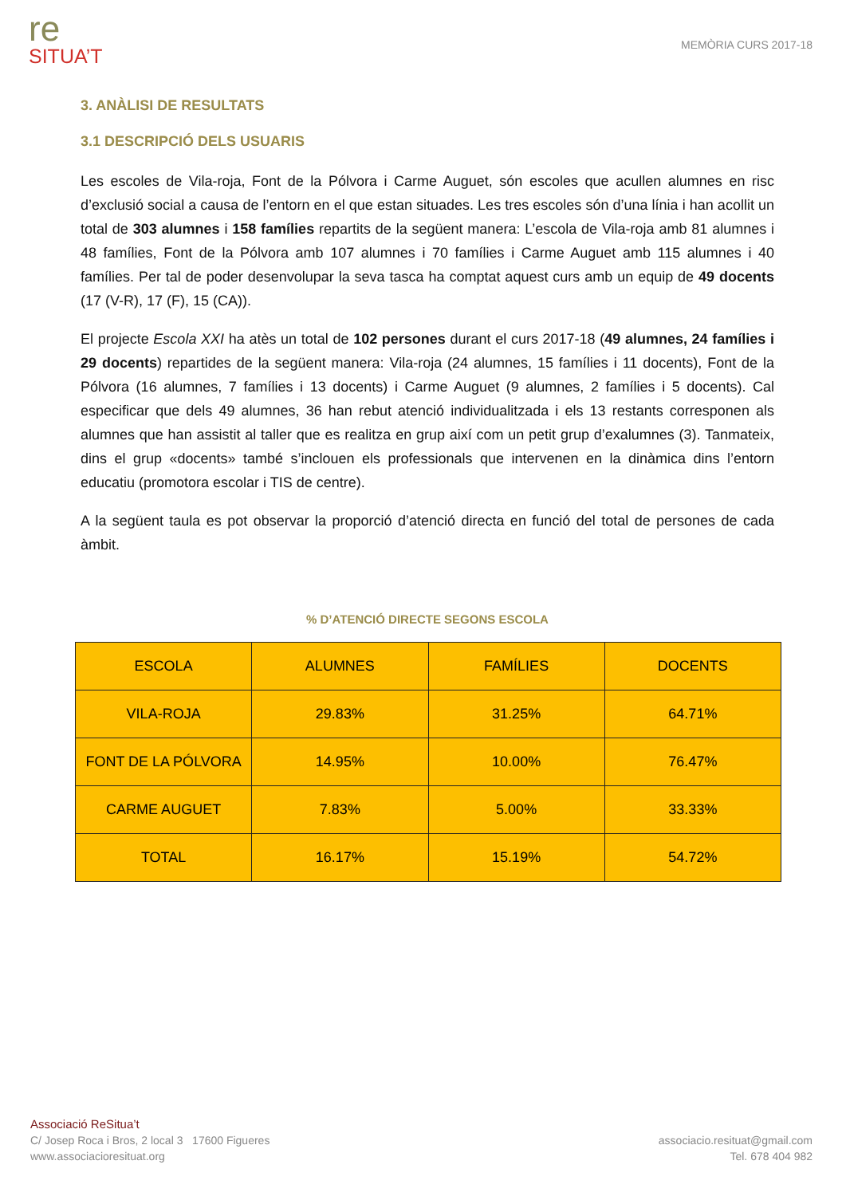re
SITUA’T
MEMÒRIA CURS 2017-18
3. ANÀLISI DE RESULTATS
3.1 DESCRIPCIÓ DELS USUARIS
Les escoles de Vila-roja, Font de la Pólvora i Carme Auguet, són escoles que acullen alumnes en risc d’exclusió social a causa de l’entorn en el que estan situades. Les tres escoles són d’una línia i han acollit un total de 303 alumnes i 158 famílies repartits de la següent manera: L’escola de Vila-roja amb 81 alumnes i 48 famílies, Font de la Pólvora amb 107 alumnes i 70 famílies i Carme Auguet amb 115 alumnes i 40 famílies. Per tal de poder desenvolupar la seva tasca ha comptat aquest curs amb un equip de 49 docents (17 (V-R), 17 (F), 15 (CA)).
El projecte Escola XXI ha atès un total de 102 persones durant el curs 2017-18 (49 alumnes, 24 famílies i 29 docents) repartides de la següent manera: Vila-roja (24 alumnes, 15 famílies i 11 docents), Font de la Pólvora (16 alumnes, 7 famílies i 13 docents) i Carme Auguet (9 alumnes, 2 famílies i 5 docents). Cal especificar que dels 49 alumnes, 36 han rebut atenció individualitzada i els 13 restants corresponen als alumnes que han assistit al taller que es realitza en grup així com un petit grup d’exalumnes (3). Tanmateix, dins el grup «docents» també s’inclouen els professionals que intervenen en la dinàmica dins l’entorn educatiu (promotora escolar i TIS de centre).
A la següent taula es pot observar la proporció d’atenció directa en funció del total de persones de cada àmbit.
% D’ATENCIÓ DIRECTE SEGONS ESCOLA
| ESCOLA | ALUMNES | FAMÍLIES | DOCENTS |
| VILA-ROJA | 29.83% | 31.25% | 64.71% |
| FONT DE LA PÓLVORA | 14.95% | 10.00% | 76.47% |
| CARME AUGUET | 7.83% | 5.00% | 33.33% |
| TOTAL | 16.17% | 15.19% | 54.72% |
Associació ReSitua’t
C/ Josep Roca i Bros, 2 local 3 17600 Figueres
www.associacioresituat.org
associacio.resituat@gmail.com
Tel. 678 404 982